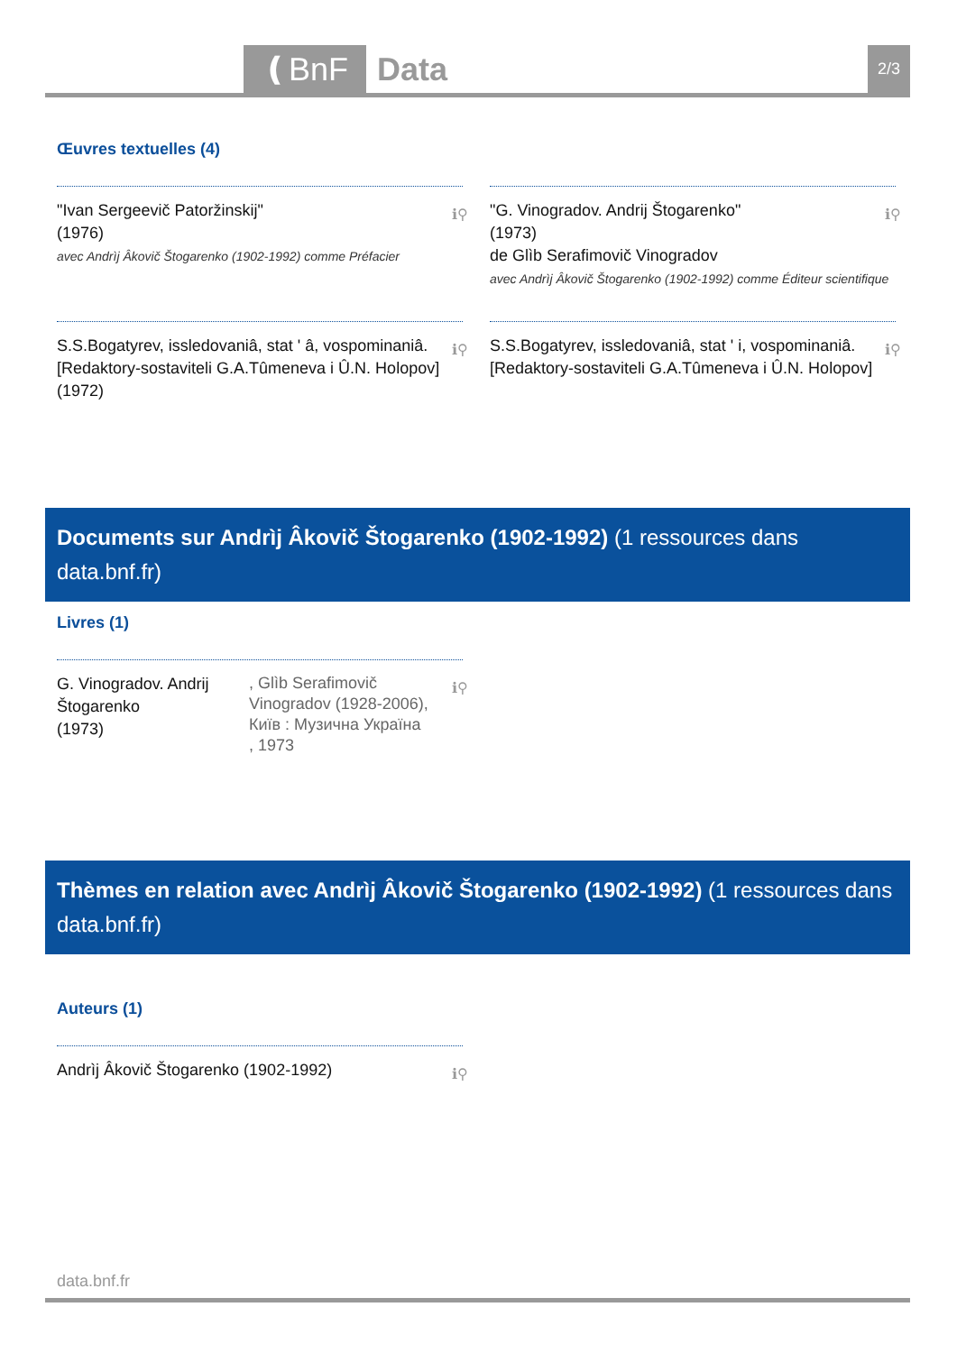❪BnF Data 2/3
Œuvres textuelles (4)
"Ivan Sergeevič Patoržinskij"
(1976)
avec Andrìj Âkovič Štogarenko (1902-1992) comme Préfacier
ℹ⚲
"G. Vinogradov. Andrij Štogarenko"
(1973)
de Glìb Serafimovič Vinogradov
avec Andrìj Âkovič Štogarenko (1902-1992) comme Éditeur scientifique
ℹ⚲
S.S.Bogatyrev, issledovaniâ, stat ʹ â, vospominaniâ. [Redaktory-sostaviteli G.A.Tûmeneva i Û.N. Holopov]
(1972)
ℹ⚲
S.S.Bogatyrev, issledovaniâ, stat ʹ i, vospominaniâ. [Redaktory-sostaviteli G.A.Tûmeneva i Û.N. Holopov] ℹ⚲
Documents sur Andrìj Âkovič Štogarenko (1902-1992) (1 ressources dans data.bnf.fr)
Livres (1)
G. Vinogradov. Andrij Štogarenko
(1973)
, Glìb Serafimovič Vinogradov (1928-2006), Київ : Музична Україна , 1973
ℹ⚲
Thèmes en relation avec Andrìj Âkovič Štogarenko (1902-1992) (1 ressources dans data.bnf.fr)
Auteurs (1)
Andrìj Âkovič Štogarenko (1902-1992) ℹ⚲
data.bnf.fr